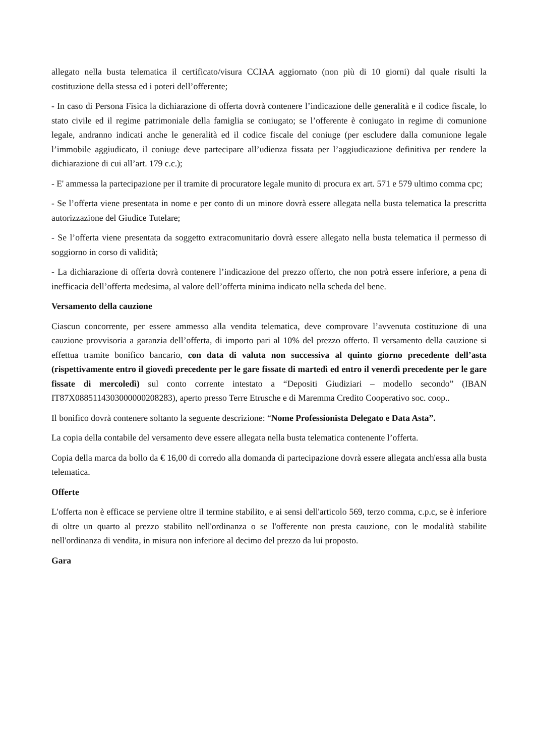allegato nella busta telematica il certificato/visura CCIAA aggiornato (non più di 10 giorni) dal quale risulti la costituzione della stessa ed i poteri dell’offerente;
- In caso di Persona Fisica la dichiarazione di offerta dovrà contenere l’indicazione delle generalità e il codice fiscale, lo stato civile ed il regime patrimoniale della famiglia se coniugato; se l’offerente è coniugato in regime di comunione legale, andranno indicati anche le generalità ed il codice fiscale del coniuge (per escludere dalla comunione legale l’immobile aggiudicato, il coniuge deve partecipare all’udienza fissata per l’aggiudicazione definitiva per rendere la dichiarazione di cui all’art. 179 c.c.);
- E' ammessa la partecipazione per il tramite di procuratore legale munito di procura ex art. 571 e 579 ultimo comma cpc;
- Se l’offerta viene presentata in nome e per conto di un minore dovrà essere allegata nella busta telematica la prescritta autorizzazione del Giudice Tutelare;
- Se l’offerta viene presentata da soggetto extracomunitario dovrà essere allegato nella busta telematica il permesso di soggiorno in corso di validità;
- La dichiarazione di offerta dovrà contenere l’indicazione del prezzo offerto, che non potrà essere inferiore, a pena di inefficacia dell’offerta medesima, al valore dell’offerta minima indicato nella scheda del bene.
Versamento della cauzione
Ciascun concorrente, per essere ammesso alla vendita telematica, deve comprovare l’avvenuta costituzione di una cauzione provvisoria a garanzia dell’offerta, di importo pari al 10% del prezzo offerto. Il versamento della cauzione si effettua tramite bonifico bancario, con data di valuta non successiva al quinto giorno precedente dell’asta (rispettivamente entro il giovedì precedente per le gare fissate di martedì ed entro il venerdì precedente per le gare fissate di mercoledì) sul conto corrente intestato a “Depositi Giudiziari – modello secondo” (IBAN IT87X0885114303000000208283), aperto presso Terre Etrusche e di Maremma Credito Cooperativo soc. coop..
Il bonifico dovrà contenere soltanto la seguente descrizione: “Nome Professionista Delegato e Data Asta”.
La copia della contabile del versamento deve essere allegata nella busta telematica contenente l’offerta.
Copia della marca da bollo da € 16,00 di corredo alla domanda di partecipazione dovrà essere allegata anch'essa alla busta telematica.
Offerte
L'offerta non è efficace se perviene oltre il termine stabilito, e ai sensi dell'articolo 569, terzo comma, c.p.c, se è inferiore di oltre un quarto al prezzo stabilito nell'ordinanza o se l'offerente non presta cauzione, con le modalità stabilite nell'ordinanza di vendita, in misura non inferiore al decimo del prezzo da lui proposto.
Gara